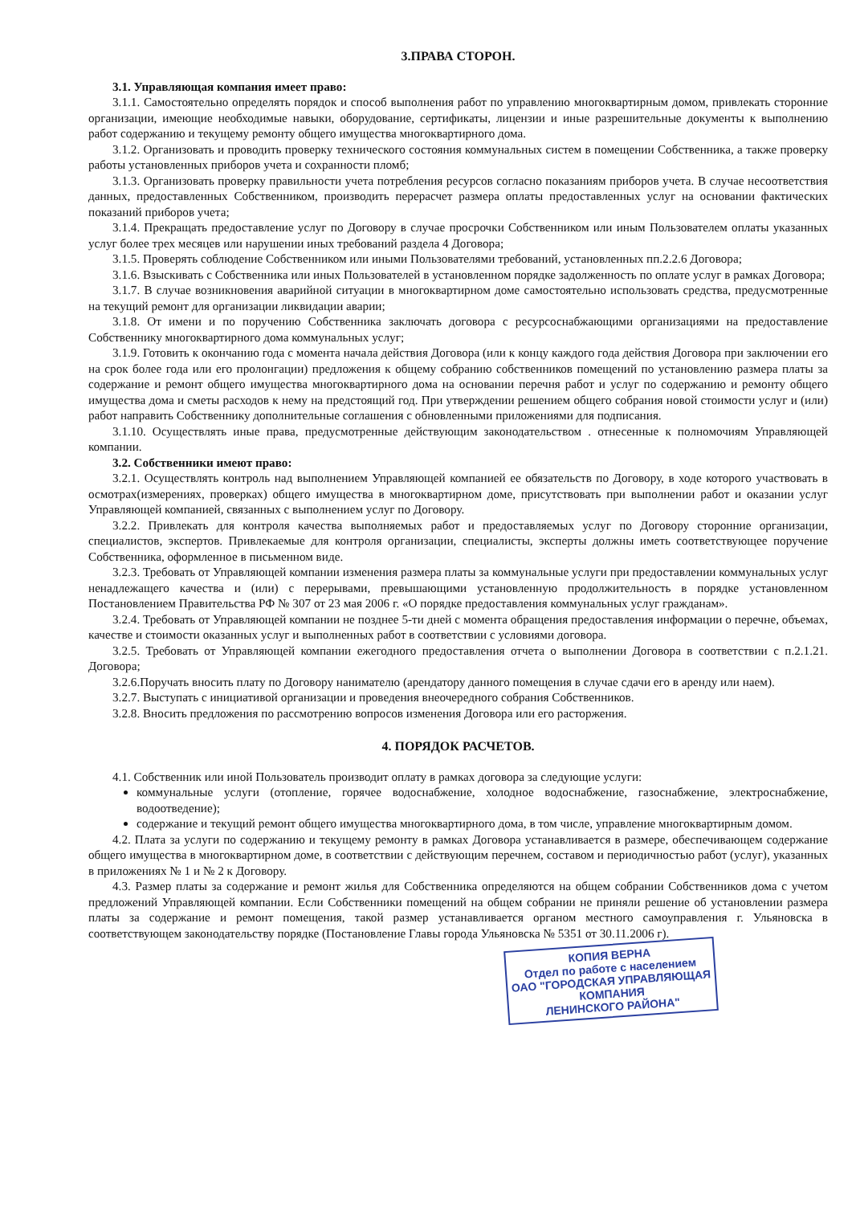3.ПРАВА СТОРОН.
3.1. Управляющая компания имеет право:
3.1.1. Самостоятельно определять порядок и способ выполнения работ по управлению многоквартирным домом, привлекать сторонние организации, имеющие необходимые навыки, оборудование, сертификаты, лицензии и иные разрешительные документы к выполнению работ содержанию и текущему ремонту общего имущества многоквартирного дома.
3.1.2. Организовать и проводить проверку технического состояния коммунальных систем в помещении Собственника, а также проверку работы установленных приборов учета и сохранности пломб;
3.1.3. Организовать проверку правильности учета потребления ресурсов согласно показаниям приборов учета. В случае несоответствия данных, предоставленных Собственником, производить перерасчет размера оплаты предоставленных услуг на основании фактических показаний приборов учета;
3.1.4. Прекращать предоставление услуг по Договору в случае просрочки Собственником или иным Пользователем оплаты указанных услуг более трех месяцев или нарушении иных требований раздела 4 Договора;
3.1.5. Проверять соблюдение Собственником или иными Пользователями требований, установленных пп.2.2.6 Договора;
3.1.6. Взыскивать с Собственника или иных Пользователей в установленном порядке задолженность по оплате услуг в рамках Договора;
3.1.7. В случае возникновения аварийной ситуации в многоквартирном доме самостоятельно использовать средства, предусмотренные на текущий ремонт для организации ликвидации аварии;
3.1.8. От имени и по поручению Собственника заключать договора с ресурсоснабжающими организациями на предоставление Собственнику многоквартирного дома коммунальных услуг;
3.1.9. Готовить к окончанию года с момента начала действия Договора (или к концу каждого года действия Договора при заключении его на срок более года или его пролонгации) предложения к общему собранию собственников помещений по установлению размера платы за содержание и ремонт общего имущества многоквартирного дома на основании перечня работ и услуг по содержанию и ремонту общего имущества дома и сметы расходов к нему на предстоящий год. При утверждении решением общего собрания новой стоимости услуг и (или) работ направить Собственнику дополнительные соглашения с обновленными приложениями для подписания.
3.1.10. Осуществлять иные права, предусмотренные действующим законодательством . отнесенные к полномочиям Управляющей компании.
3.2. Собственники имеют право:
3.2.1. Осуществлять контроль над выполнением Управляющей компанией ее обязательств по Договору, в ходе которого участвовать в осмотрах(измерениях, проверках) общего имущества в многоквартирном доме, присутствовать при выполнении работ и оказании услуг Управляющей компанией, связанных с выполнением услуг по Договору.
3.2.2. Привлекать для контроля качества выполняемых работ и предоставляемых услуг по Договору сторонние организации, специалистов, экспертов. Привлекаемые для контроля организации, специалисты, эксперты должны иметь соответствующее поручение Собственника, оформленное в письменном виде.
3.2.3. Требовать от Управляющей компании изменения размера платы за коммунальные услуги при предоставлении коммунальных услуг ненадлежащего качества и (или) с перерывами, превышающими установленную продолжительность в порядке установленном Постановлением Правительства РФ № 307 от 23 мая 2006 г. «О порядке предоставления коммунальных услуг гражданам».
3.2.4. Требовать от Управляющей компании не позднее 5-ти дней с момента обращения предоставления информации о перечне, объемах, качестве и стоимости оказанных услуг и выполненных работ в соответствии с условиями договора.
3.2.5. Требовать от Управляющей компании ежегодного предоставления отчета о выполнении Договора в соответствии с п.2.1.21. Договора;
3.2.6.Поручать вносить плату по Договору нанимателю (арендатору данного помещения в случае сдачи его в аренду или наем).
3.2.7. Выступать с инициативой организации и проведения внеочередного собрания Собственников.
3.2.8. Вносить предложения по рассмотрению вопросов изменения Договора или его расторжения.
4. ПОРЯДОК РАСЧЕТОВ.
4.1. Собственник или иной Пользователь производит оплату в рамках договора за следующие услуги:
коммунальные услуги (отопление, горячее водоснабжение, холодное водоснабжение, газоснабжение, электроснабжение, водоотведение);
содержание и текущий ремонт общего имущества многоквартирного дома, в том числе, управление многоквартирным домом.
4.2. Плата за услуги по содержанию и текущему ремонту в рамках Договора устанавливается в размере, обеспечивающем содержание общего имущества в многоквартирном доме, в соответствии с действующим перечнем, составом и периодичностью работ (услуг), указанных в приложениях № 1 и № 2 к Договору.
4.3. Размер платы за содержание и ремонт жилья для Собственника определяются на общем собрании Собственников дома с учетом предложений Управляющей компании. Если Собственники помещений на общем собрании не приняли решение об установлении размера платы за содержание и ремонт помещения, такой размер устанавливается органом местного самоуправления г. Ульяновска в соответствующем законодательству порядке (Постановление Главы города Ульяновска № 5351 от 30.11.2006 г).
КОПИЯ ВЕРНА
Отдел по работе с населением
ОАО "ГОРОДСКАЯ УПРАВЛЯЮЩАЯ КОМПАНИЯ
ЛЕНИНСКОГО РАЙОНА"